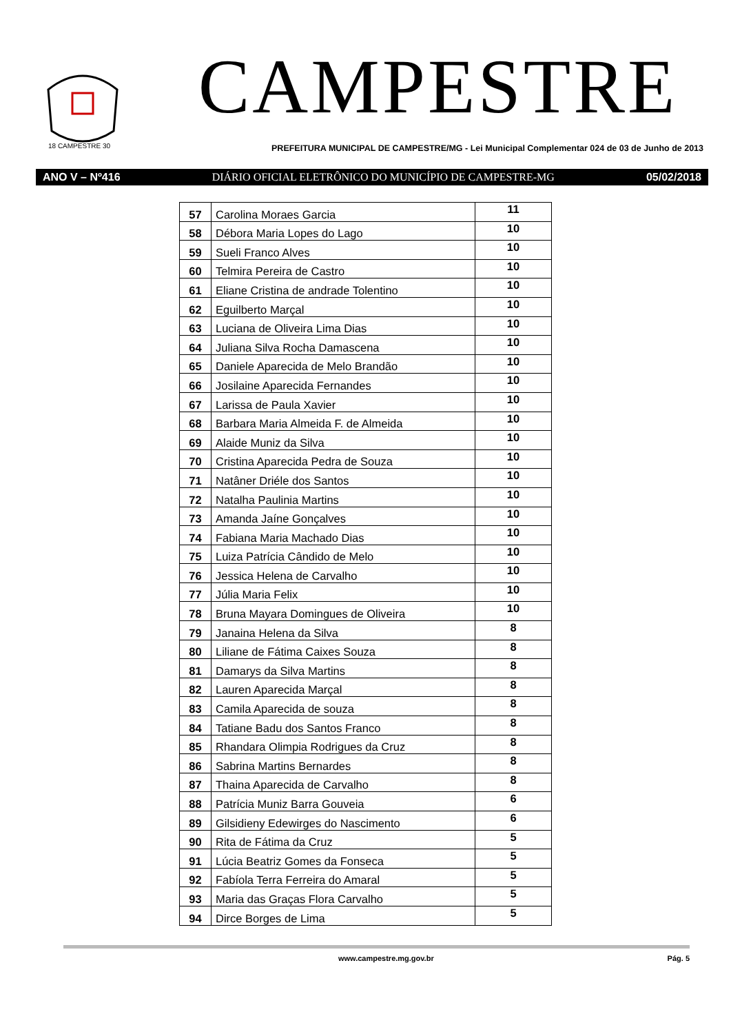18 CAMPESTRE 30
CAMPESTRE
PREFEITURA MUNICIPAL DE CAMPESTRE/MG - Lei Municipal Complementar 024 de 03 de Junho de 2013
ANO V – Nº416 DIÁRIO OFICIAL ELETRÔNICO DO MUNICÍPIO DE CAMPESTRE-MG 05/02/2018
| 57 | Carolina Moraes Garcia | 11 |
| 58 | Débora Maria Lopes do Lago | 10 |
| 59 | Sueli Franco Alves | 10 |
| 60 | Telmira Pereira de Castro | 10 |
| 61 | Eliane Cristina de andrade Tolentino | 10 |
| 62 | Eguilberto Marçal | 10 |
| 63 | Luciana de Oliveira Lima Dias | 10 |
| 64 | Juliana Silva Rocha Damascena | 10 |
| 65 | Daniele Aparecida de Melo Brandão | 10 |
| 66 | Josilaine Aparecida Fernandes | 10 |
| 67 | Larissa de Paula Xavier | 10 |
| 68 | Barbara Maria Almeida F. de Almeida | 10 |
| 69 | Alaide Muniz da Silva | 10 |
| 70 | Cristina Aparecida Pedra de Souza | 10 |
| 71 | Natâner Driéle dos Santos | 10 |
| 72 | Natalha Paulinia Martins | 10 |
| 73 | Amanda Jaíne Gonçalves | 10 |
| 74 | Fabiana Maria Machado Dias | 10 |
| 75 | Luiza Patrícia Cândido de Melo | 10 |
| 76 | Jessica Helena de Carvalho | 10 |
| 77 | Júlia Maria Felix | 10 |
| 78 | Bruna Mayara Domingues de Oliveira | 10 |
| 79 | Janaina Helena da Silva | 8 |
| 80 | Liliane de Fátima Caixes Souza | 8 |
| 81 | Damarys da Silva Martins | 8 |
| 82 | Lauren Aparecida Marçal | 8 |
| 83 | Camila Aparecida de souza | 8 |
| 84 | Tatiane Badu dos Santos Franco | 8 |
| 85 | Rhandara Olimpia Rodrigues da Cruz | 8 |
| 86 | Sabrina Martins Bernardes | 8 |
| 87 | Thaina Aparecida de Carvalho | 8 |
| 88 | Patrícia Muniz Barra Gouveia | 6 |
| 89 | Gilsidieny Edewirges do Nascimento | 6 |
| 90 | Rita de Fátima da Cruz | 5 |
| 91 | Lúcia Beatriz Gomes da Fonseca | 5 |
| 92 | Fabíola Terra Ferreira do Amaral | 5 |
| 93 | Maria das Graças Flora Carvalho | 5 |
| 94 | Dirce Borges de Lima | 5 |
www.campestre.mg.gov.br Pág. 5